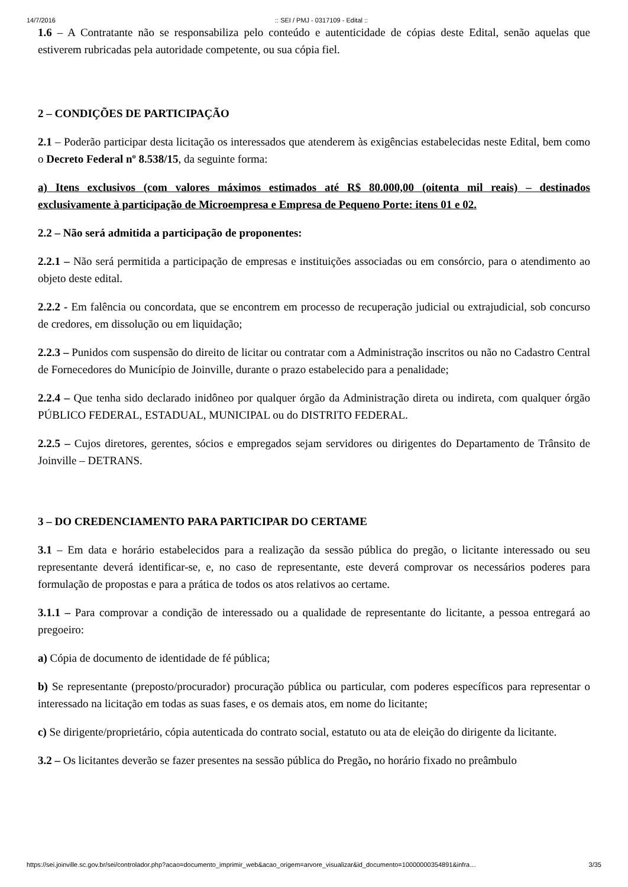14/7/2016:: SEI / PMJ - 0317109 - Edital ::
1.6 – A Contratante não se responsabiliza pelo conteúdo e autenticidade de cópias deste Edital, senão aquelas que estiverem rubricadas pela autoridade competente, ou sua cópia fiel.
2 – CONDIÇÕES DE PARTICIPAÇÃO
2.1 – Poderão participar desta licitação os interessados que atenderem às exigências estabelecidas neste Edital, bem como o Decreto Federal nº 8.538/15, da seguinte forma:
a) Itens exclusivos (com valores máximos estimados até R$ 80.000,00 (oitenta mil reais) – destinados exclusivamente à participação de Microempresa e Empresa de Pequeno Porte: itens 01 e 02.
2.2 – Não será admitida a participação de proponentes:
2.2.1 – Não será permitida a participação de empresas e instituições associadas ou em consórcio, para o atendimento ao objeto deste edital.
2.2.2 - Em falência ou concordata, que se encontrem em processo de recuperação judicial ou extrajudicial, sob concurso de credores, em dissolução ou em liquidação;
2.2.3 – Punidos com suspensão do direito de licitar ou contratar com a Administração inscritos ou não no Cadastro Central de Fornecedores do Município de Joinville, durante o prazo estabelecido para a penalidade;
2.2.4 – Que tenha sido declarado inidôneo por qualquer órgão da Administração direta ou indireta, com qualquer órgão PÚBLICO FEDERAL, ESTADUAL, MUNICIPAL ou do DISTRITO FEDERAL.
2.2.5 – Cujos diretores, gerentes, sócios e empregados sejam servidores ou dirigentes do Departamento de Trânsito de Joinville – DETRANS.
3 – DO CREDENCIAMENTO PARA PARTICIPAR DO CERTAME
3.1 – Em data e horário estabelecidos para a realização da sessão pública do pregão, o licitante interessado ou seu representante deverá identificar-se, e, no caso de representante, este deverá comprovar os necessários poderes para formulação de propostas e para a prática de todos os atos relativos ao certame.
3.1.1 – Para comprovar a condição de interessado ou a qualidade de representante do licitante, a pessoa entregará ao pregoeiro:
a) Cópia de documento de identidade de fé pública;
b) Se representante (preposto/procurador) procuração pública ou particular, com poderes específicos para representar o interessado na licitação em todas as suas fases, e os demais atos, em nome do licitante;
c) Se dirigente/proprietário, cópia autenticada do contrato social, estatuto ou ata de eleição do dirigente da licitante.
3.2 – Os licitantes deverão se fazer presentes na sessão pública do Pregão, no horário fixado no preâmbulo
https://sei.joinville.sc.gov.br/sei/controlador.php?acao=documento_imprimir_web&acao_origem=arvore_visualizar&id_documento=10000000354891&infra… 3/35